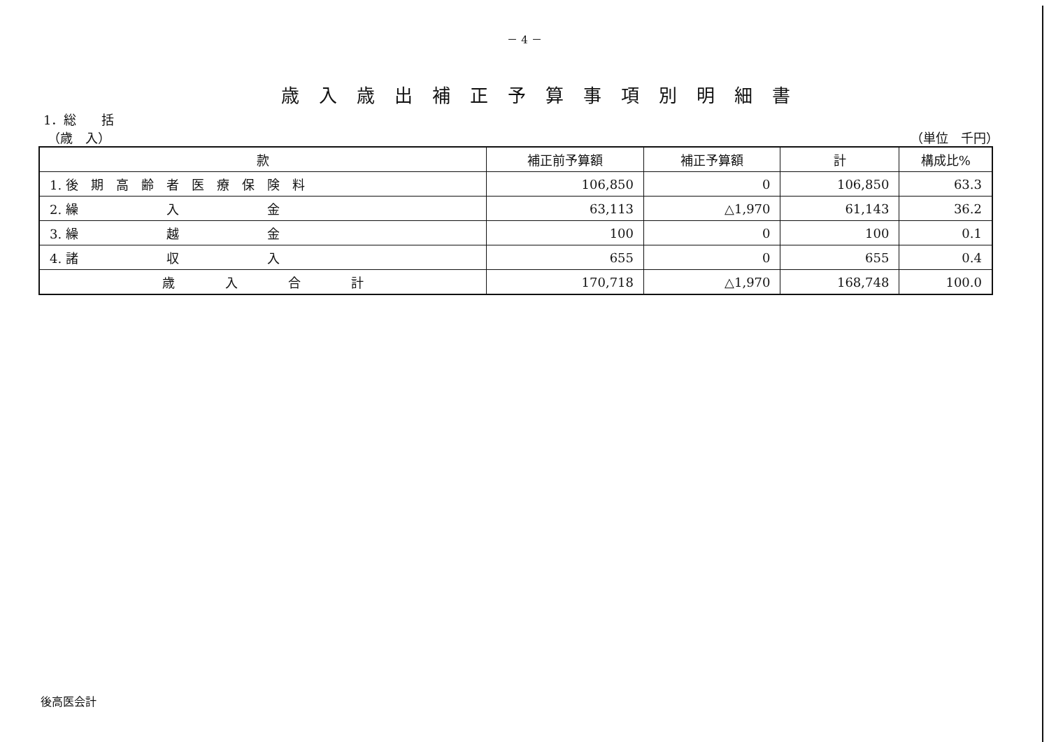－ 4 －
歳入歳出補正予算事項別明細書
1．総　　括
（歳　入） （単位　千円）
| 款 | 補正前予算額 | 補正予算額 | 計 | 構成比% |
| --- | --- | --- | --- | --- |
| 1. 後 期 高 齢 者 医 療 保 険 料 | 106,850 | 0 | 106,850 | 63.3 |
| 2. 繰 入 金 | 63,113 | △1,970 | 61,143 | 36.2 |
| 3. 繰 越 金 | 100 | 0 | 100 | 0.1 |
| 4. 諸 収 入 | 655 | 0 | 655 | 0.4 |
| 歳 入 合 計 | 170,718 | △1,970 | 168,748 | 100.0 |
後高医会計